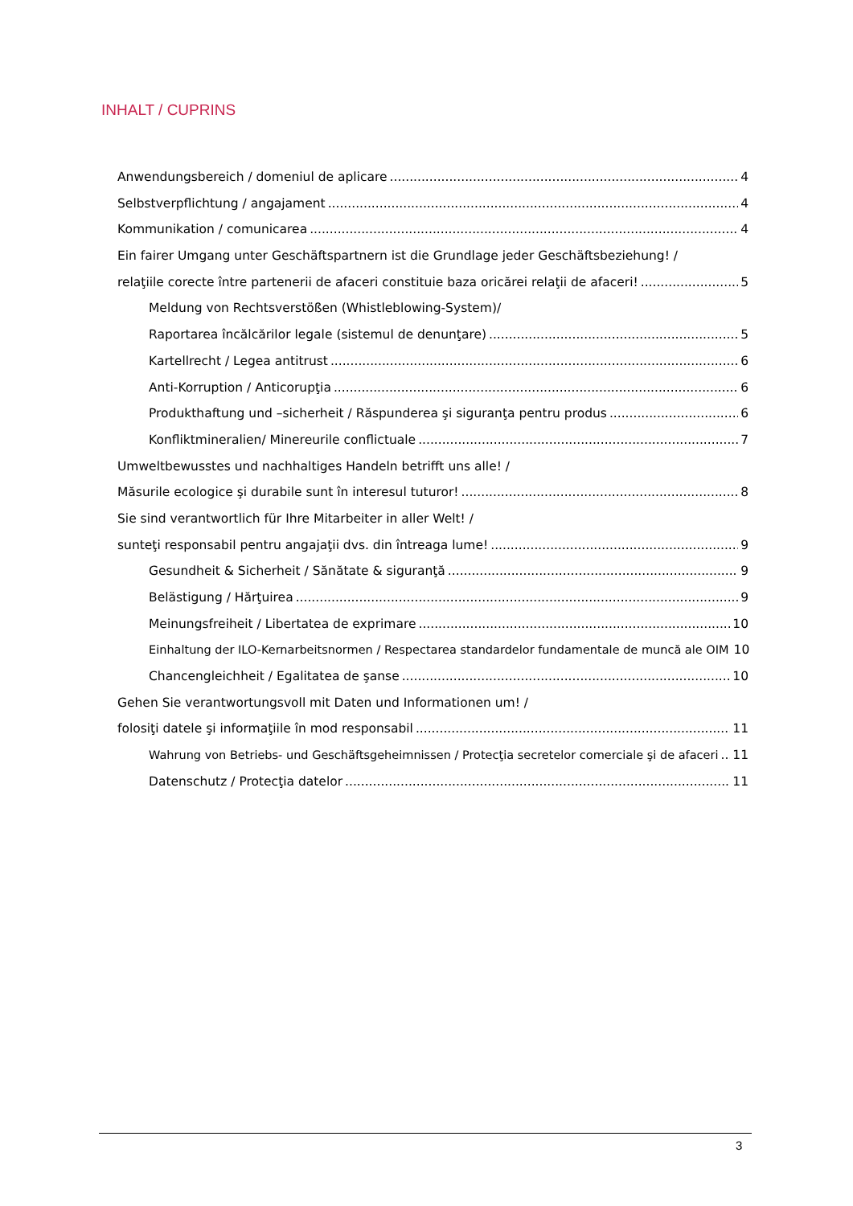INHALT / CUPRINS
Anwendungsbereich / domeniul de aplicare 4
Selbstverpflichtung / angajament 4
Kommunikation / comunicarea 4
Ein fairer Umgang unter Geschäftspartnern ist die Grundlage jeder Geschäftsbeziehung! /
relaţiile corecte între partenerii de afaceri constituie baza oricărei relaţii de afaceri! 5
Meldung von Rechtsverstößen (Whistleblowing-System)/
Raportarea încălcărilor legale (sistemul de denunţare) 5
Kartellrecht / Legea antitrust 6
Anti-Korruption / Anticorupţia 6
Produkthaftung und –sicherheit / Răspunderea şi siguranţa pentru produs 6
Konfliktmineralien/ Minereurile conflictuale 7
Umweltbewusstes und nachhaltiges Handeln betrifft uns alle! /
Măsurile ecologice şi durabile sunt în interesul tuturor! 8
Sie sind verantwortlich für Ihre Mitarbeiter in aller Welt! /
sunteţi responsabil pentru angajaţii dvs. din întreaga lume! 9
Gesundheit & Sicherheit / Sănătate & siguranţă 9
Belästigung / Hărţuirea 9
Meinungsfreiheit / Libertatea de exprimare 10
Einhaltung der ILO-Kernarbeitsnormen / Respectarea standardelor fundamentale de muncă ale OIM 10
Chancengleichheit / Egalitatea de şanse 10
Gehen Sie verantwortungsvoll mit Daten und Informationen um! /
folosiţi datele şi informaţiile în mod responsabil 11
Wahrung von Betriebs- und Geschäftsgeheimnissen / Protecţia secretelor comerciale şi de afaceri 11
Datenschutz / Protecţia datelor 11
3